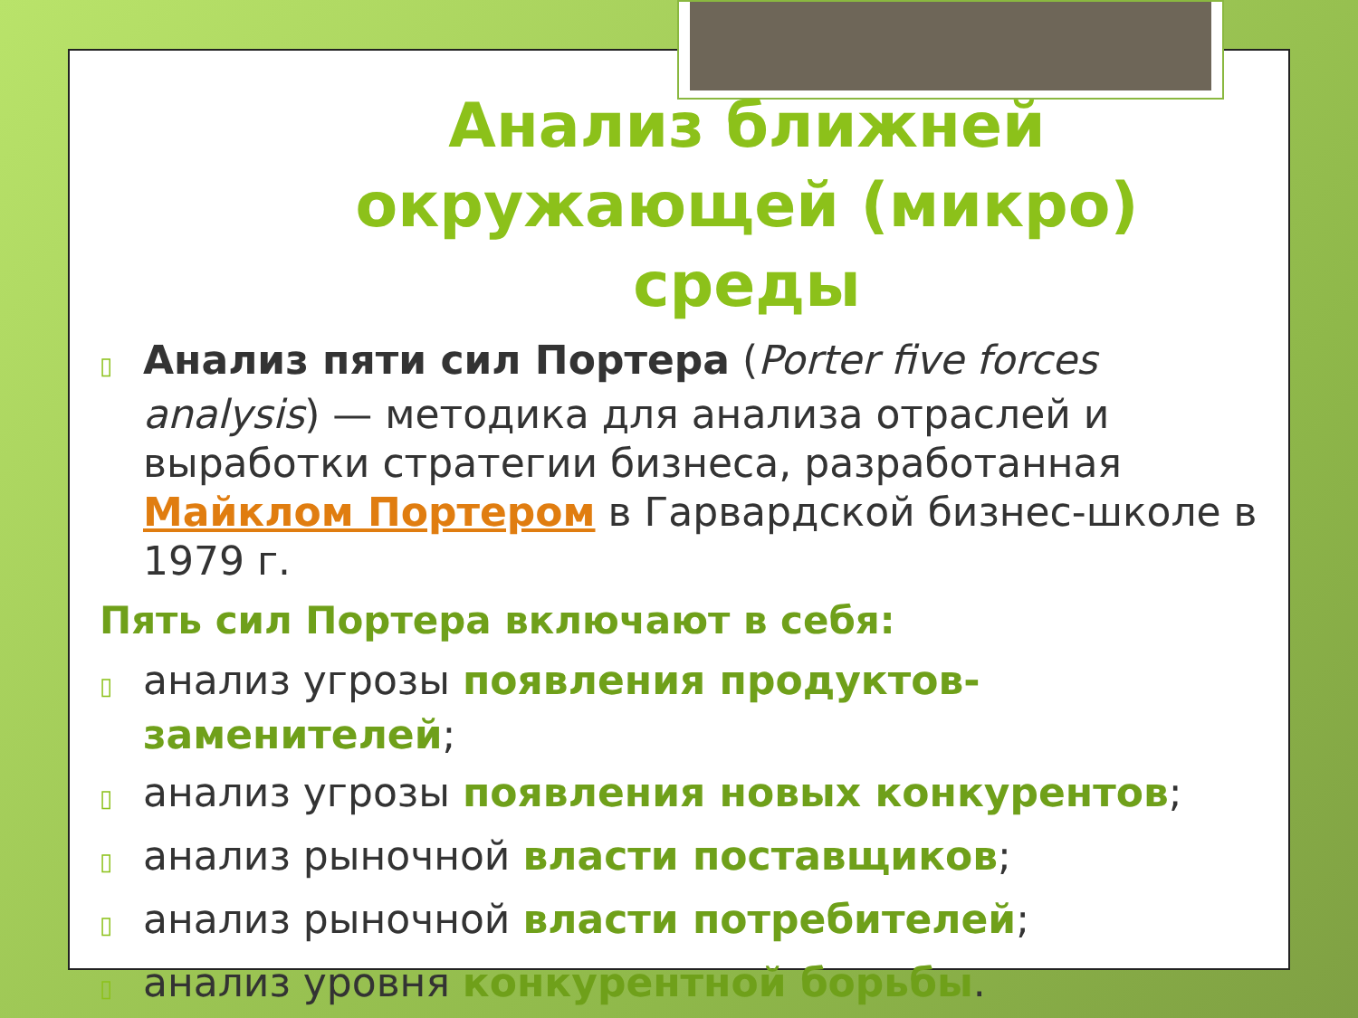Анализ ближней окружающей (микро) среды
▯ Анализ пяти сил Портера (Porter five forces analysis) — методика для анализа отраслей и выработки стратегии бизнеса, разработанная Майклом Портером в Гарвардской бизнес-школе в 1979 г.
Пять сил Портера включают в себя:
▯ анализ угрозы появления продуктов-заменителей;
▯ анализ угрозы появления новых конкурентов;
▯ анализ рыночной власти поставщиков;
▯ анализ рыночной власти потребителей;
▯ анализ уровня конкурентной борьбы.